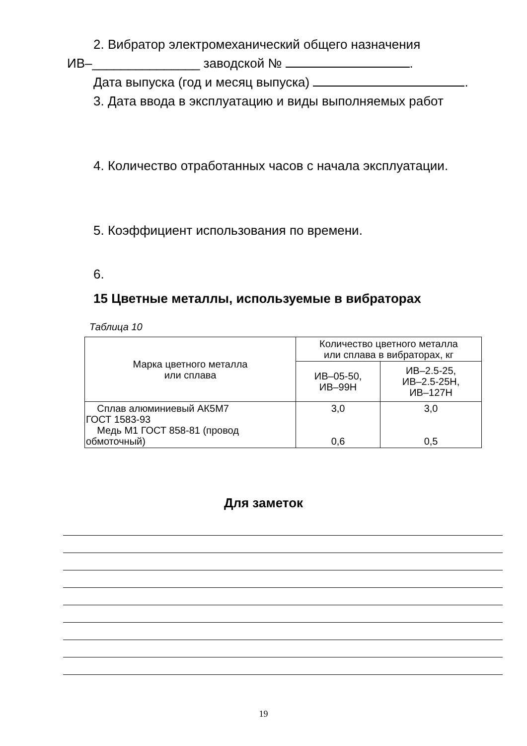2. Вибратор электромеханический общего назначения
ИВ–_______________ заводской № .
Дата выпуска (год и месяц выпуска) .
3. Дата ввода в эксплуатацию и виды выполняемых работ
4. Количество отработанных часов с начала эксплуатации.
5. Коэффициент использования по времени.
6.
15 Цветные металлы, используемые в вибраторах
Таблица 10
| Марка цветного металла или сплава | Количество цветного металла или сплава в вибраторах, кг | |
| --- | --- | --- |
| | ИВ–05-50, ИВ–99Н | ИВ–2.5-25, ИВ–2.5-25Н, ИВ–127Н |
| Сплав алюминиевый АК5М7 ГОСТ 1583-93 Медь М1 ГОСТ 858-81 (провод обмоточный) | 3,0 0,6 | 3,0 0,5 |
Для заметок
19